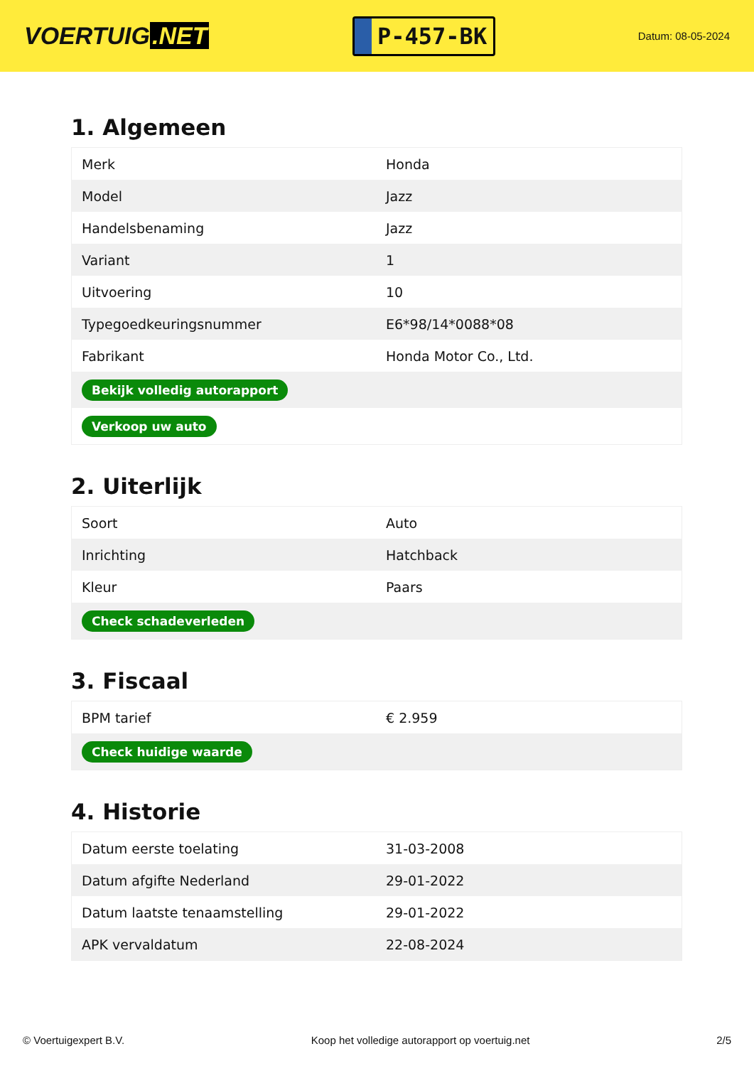VOERTUIG.NET
P-457-BK
Datum: 08-05-2024
1. Algemeen
| Merk | Honda |
| Model | Jazz |
| Handelsbenaming | Jazz |
| Variant | 1 |
| Uitvoering | 10 |
| Typegoedkeuringsnummer | E6*98/14*0088*08 |
| Fabrikant | Honda Motor Co., Ltd. |
| Bekijk volledig autorapport | |
| Verkoop uw auto | |
2. Uiterlijk
| Soort | Auto |
| Inrichting | Hatchback |
| Kleur | Paars |
| Check schadeverleden | |
3. Fiscaal
| BPM tarief | € 2.959 |
| Check huidige waarde | |
4. Historie
| Datum eerste toelating | 31-03-2008 |
| Datum afgifte Nederland | 29-01-2022 |
| Datum laatste tenaamstelling | 29-01-2022 |
| APK vervaldatum | 22-08-2024 |
© Voertuigexpert B.V. Koop het volledige autorapport op voertuig.net 2/5